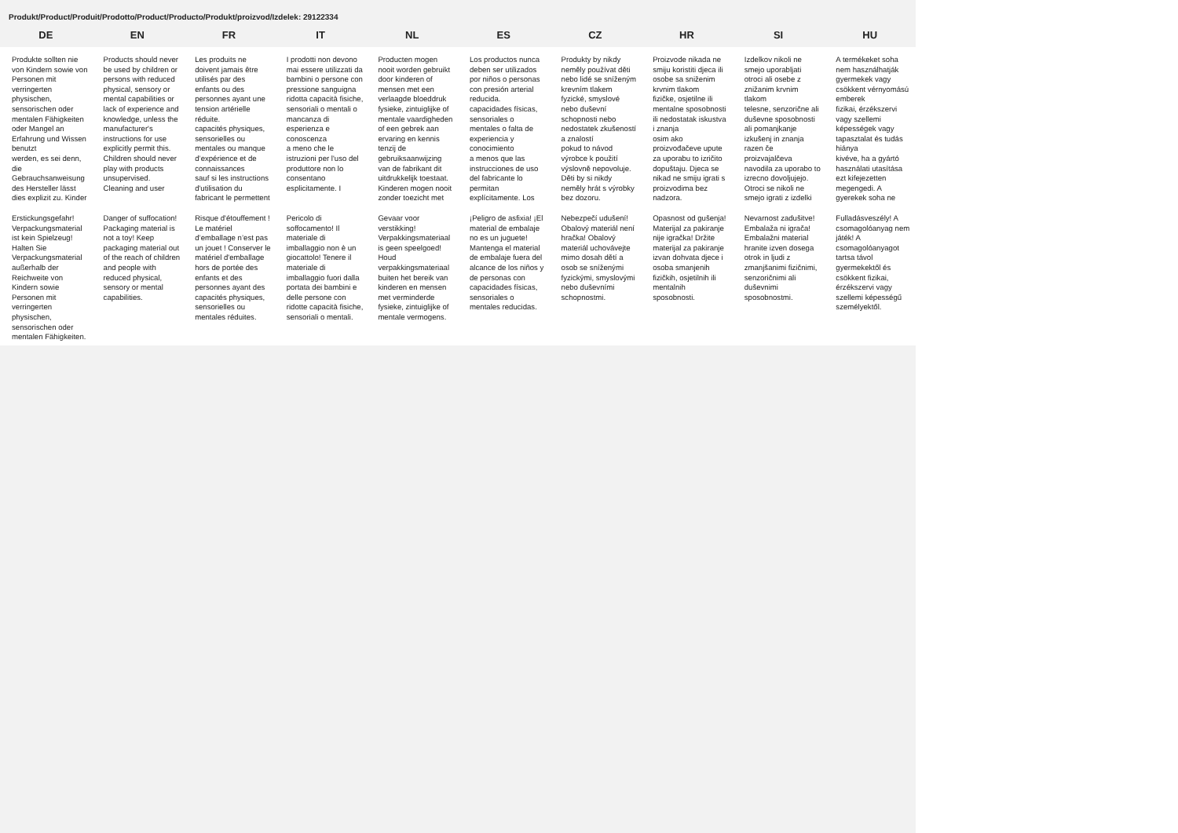Produkt/Product/Produit/Prodotto/Product/Producto/Produkt/proizvod/Izdelek: 29122334
| DE | EN | FR | IT | NL | ES | CZ | HR | SI | HU |
| --- | --- | --- | --- | --- | --- | --- | --- | --- | --- |
| Produkte sollten nie von Kindern sowie von Personen mit verringerten physischen, sensorischen oder mentalen Fähigkeiten oder Mangel an Erfahrung und Wissen benutzt werden, es sei denn, die Gebrauchsanweisung des Hersteller lässt dies explizit zu. Kinder | Products should never be used by children or persons with reduced physical, sensory or mental capabilities or lack of experience and knowledge, unless the manufacturer's instructions for use explicitly permit this. Children should never play with products unsupervised. Cleaning and user | Les produits ne doivent jamais être utilisés par des enfants ou des personnes ayant une tension artérielle réduite. capacités physiques, sensorielles ou mentales ou manque d’expérience et de connaissances sauf si les instructions d'utilisation du fabricant le permettent | I prodotti non devono mai essere utilizzati da bambini o persone con pressione sanguigna ridotta capacità fisiche, sensoriali o mentali o mancanza di esperienza e conoscenza a meno che le istruzioni per l'uso del produttore non lo consentano esplicitamente. I | Producten mogen nooit worden gebruikt door kinderen of mensen met een verlaagde bloeddruk fysieke, zintuiglijke of mentale vaardigheden of een gebrek aan ervaring en kennis tenzij de gebruiksaanwijzing van de fabrikant dit uitdrukkelijk toestaat. Kinderen mogen nooit zonder toezicht met | Los productos nunca deben ser utilizados por niños o personas con presión arterial reducida. capacidades físicas, sensoriales o mentales o falta de experiencia y conocimiento a menos que las instrucciones de uso del fabricante lo permitan explícitamente. Los | Produkty by nikdy neměly používat děti nebo lidé se sníženým krevním tlakem fyzické, smyslové nebo duševní schopnosti nebo nedostatek zkušeností a znalostí pokud to návod výrobce k použití výslovně nepovoluje. Děti by si nikdy neměly hrát s výrobky bez dozoru. | Proizvode nikada ne smiju koristiti djeca ili osobe sa sniženim krvnim tlakom fizičke, osjetilne ili mentalne sposobnosti ili nedostatak iskustva i znanja osim ako proizvođačeve upute za uporabu to izričito dopuštaju. Djeca se nikad ne smiju igrati s proizvodima bez nadzora. | Izdelkov nikoli ne smejo uporabljati otroci ali osebe z znižanim krvnim tlakom telesne, senzorične ali duševne sposobnosti ali pomanjkanje izkušenj in znanja razen če proizvajalčeva navodila za uporabo to izrecno dovoljujejo. Otroci se nikoli ne smejo igrati z izdelki | A termékeket soha nem használhatják gyermekek vagy csökkent vérnyomású emberek fizikai, érzékszervi vagy szellemi képességek vagy tapasztalat és tudás hiánya kivéve, ha a gyártó használati utasítása ezt kifejezetten megengedi. A gyerekek soha ne |
| Erstickungsgefahr! Verpackungsmaterial ist kein Spielzeug! Halten Sie Verpackungsmaterial außerhalb der Reichweite von Kindern sowie Personen mit verringerten physischen, sensorischen oder mentalen Fähigkeiten. | Danger of suffocation! Packaging material is not a toy! Keep packaging material out of the reach of children and people with reduced physical, sensory or mental capabilities. | Risque d'étouffement ! Le matériel d’emballage n’est pas un jouet ! Conserver le matériel d'emballage hors de portée des enfants et des personnes ayant des capacités physiques, sensorielles ou mentales réduites. | Pericolo di soffocamento! Il materiale di imballaggio non è un giocattolo! Tenere il materiale di imballaggio fuori dalla portata dei bambini e delle persone con ridotte capacità fisiche, sensoriali o mentali. | Gevaar voor verstikking! Verpakkingsmateriaal is geen speelgoed! Houd verpakkingsmateriaal buiten het bereik van kinderen en mensen met verminderde fysieke, zintuiglijke of mentale vermogens. | ¡Peligro de asfixia! ¡El material de embalaje no es un juguete! Mantenga el material de embalaje fuera del alcance de los niños y de personas con capacidades físicas, sensoriales o mentales reducidas. | Nebezpečí udušení! Obalový materiál není hračka! Obalový materiál uchovávejte mimo dosah dětí a osob se sníženými fyzickými, smyslovými nebo duševními schopnostmi. | Opasnost od gušenja! Materijal za pakiranje nije igračka! Držite materijal za pakiranje izvan dohvata djece i osoba smanjenih fizičkih, osjetilnih ili mentalnih sposobnosti. | Nevarnost zadušitve! Embalaža ni igrača! Embalažni material hranite izven dosega otrok in ljudi z zmanjšanimi fizičnimi, senzoričnimi ali duševnimi sposobnostmi. | Fulladásveszély! A csomagolóanyag nem játék! A csomagolóanyagot tartsa távol gyermekektől és csökkent fizikai, érzékszervi vagy szellemi képességű személyektől. |